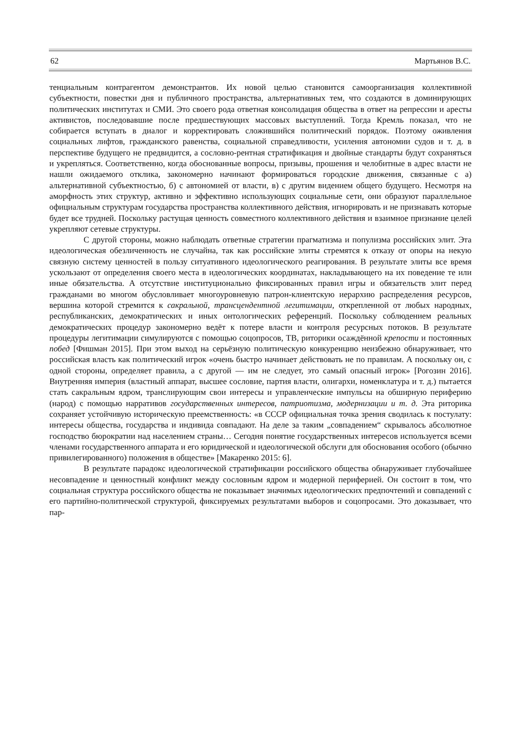62 Мартьянов В.С.
тенциальным контрагентом демонстрантов. Их новой целью становится самоорганизация коллективной субъектности, повестки дня и публичного пространства, альтернативных тем, что создаются в доминирующих политических институтах и СМИ. Это своего рода ответная консолидация общества в ответ на репрессии и аресты активистов, последовавшие после предшествующих массовых выступлений. Тогда Кремль показал, что не собирается вступать в диалог и корректировать сложившийся политический порядок. Поэтому оживления социальных лифтов, гражданского равенства, социальной справедливости, усиления автономии судов и т. д. в перспективе будущего не предвидится, а сословно-рентная стратификация и двойные стандарты будут сохраняться и укрепляться. Соответственно, когда обоснованные вопросы, призывы, прошения и челобитные в адрес власти не нашли ожидаемого отклика, закономерно начинают формироваться городские движения, связанные с а) альтернативной субъектностью, б) с автономией от власти, в) с другим видением общего будущего. Несмотря на аморфность этих структур, активно и эффективно использующих социальные сети, они образуют параллельное официальным структурам государства пространства коллективного действия, игнорировать и не признавать которые будет все трудней. Поскольку растущая ценность совместного коллективного действия и взаимное признание целей укрепляют сетевые структуры.
С другой стороны, можно наблюдать ответные стратегии прагматизма и популизма российских элит. Эта идеологическая обезличенность не случайна, так как российские элиты стремятся к отказу от опоры на некую связную систему ценностей в пользу ситуативного идеологического реагирования. В результате элиты все время ускользают от определения своего места в идеологических координатах, накладывающего на их поведение те или иные обязательства. А отсутствие институционально фиксированных правил игры и обязательств элит перед гражданами во многом обусловливает многоуровневую патрон-клиентскую иерархию распределения ресурсов, вершина которой стремится к сакральной, трансцендентной легитимации, открепленной от любых народных, республиканских, демократических и иных онтологических референций. Поскольку соблюдением реальных демократических процедур закономерно ведёт к потере власти и контроля ресурсных потоков. В результате процедуры легитимации симулируются с помощью соцопросов, ТВ, риторики осаждённой крепости и постоянных побед [Фишман 2015]. При этом выход на серьёзную политическую конкуренцию неизбежно обнаруживает, что российская власть как политический игрок «очень быстро начинает действовать не по правилам. А поскольку он, с одной стороны, определяет правила, а с другой — им не следует, это самый опасный игрок» [Рогозин 2016]. Внутренняя империя (властный аппарат, высшее сословие, партия власти, олигархи, номенклатура и т. д.) пытается стать сакральным ядром, транслирующим свои интересы и управленческие импульсы на обширную периферию (народ) с помощью нарративов государственных интересов, патриотизма, модернизации и т. д. Эта риторика сохраняет устойчивую историческую преемственность: «в СССР официальная точка зрения сводилась к постулату: интересы общества, государства и индивида совпадают. На деле за таким „совпадением“ скрывалось абсолютное господство бюрократии над населением страны… Сегодня понятие государственных интересов используется всеми членами государственного аппарата и его юридической и идеологической обслуги для обоснования особого (обычно привилегированного) положения в обществе» [Макаренко 2015: 6].
В результате парадокс идеологической стратификации российского общества обнаруживает глубочайшее несовпадение и ценностный конфликт между сословным ядром и модерной периферией. Он состоит в том, что социальная структура российского общества не показывает значимых идеологических предпочтений и совпадений с его партийно-политической структурой, фиксируемых результатами выборов и соцопросами. Это доказывает, что пар-